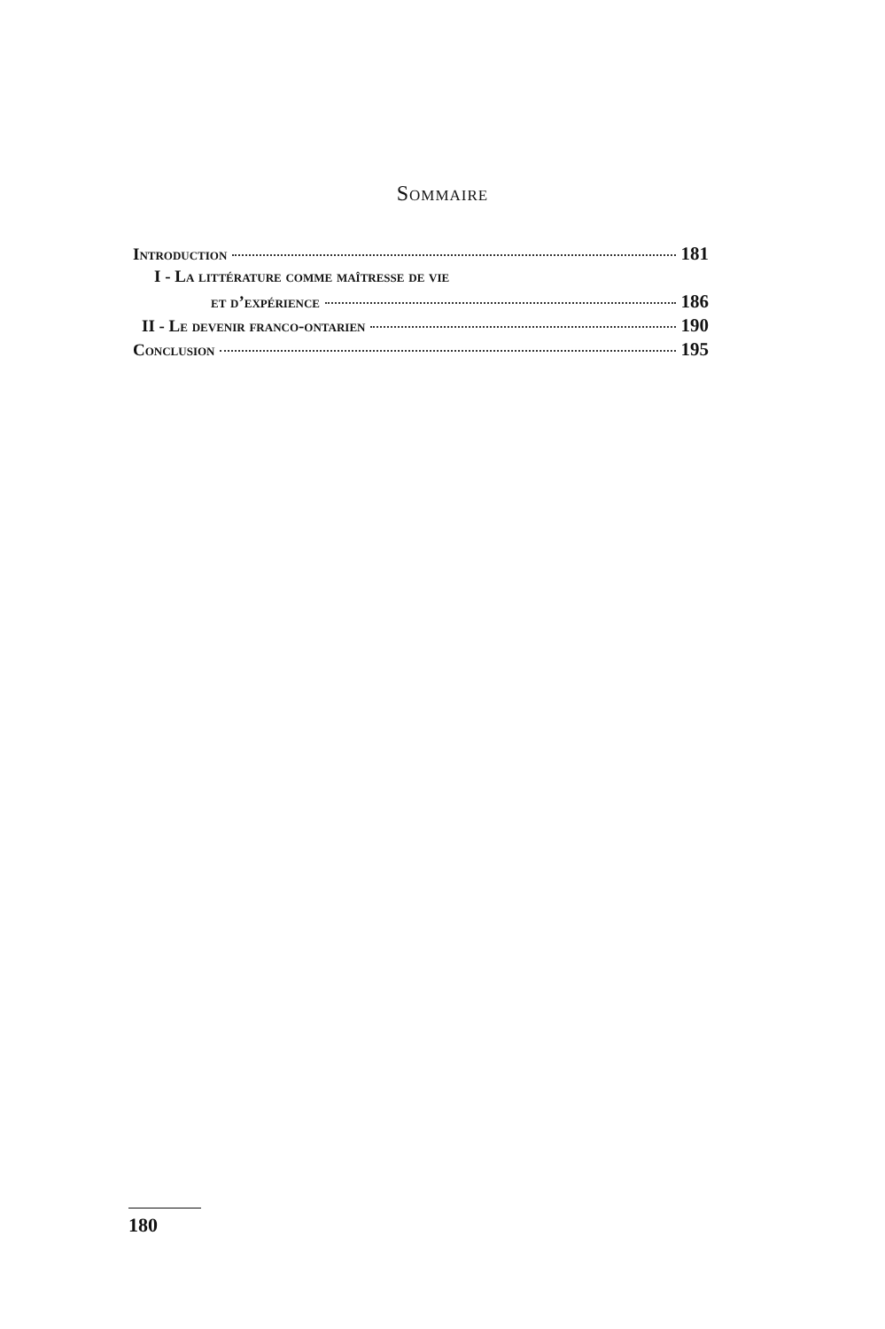Sommaire
Introduction 181
I - La littérature comme maîtresse de vie
et d’expérience 186
II - Le devenir franco-ontarien 190
Conclusion 195
180